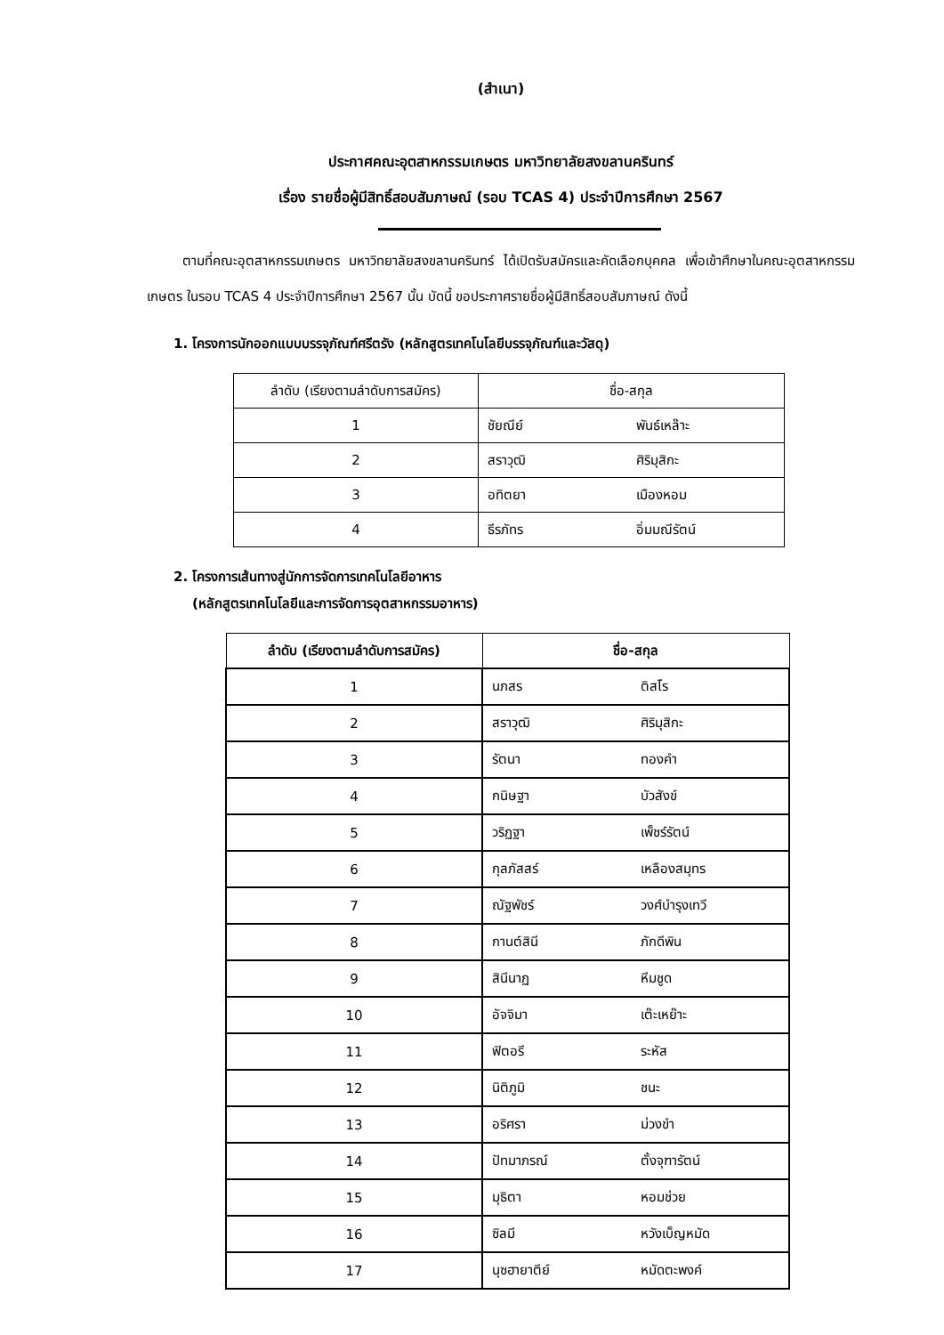(สำเนา)
ประกาศคณะอุตสาหกรรมเกษตร มหาวิทยาลัยสงขลานครินทร์
เรื่อง รายชื่อผู้มีสิทธิ์สอบสัมภาษณ์ (รอบ TCAS 4) ประจำปีการศึกษา 2567
ตามที่คณะอุตสาหกรรมเกษตร มหาวิทยาลัยสงขลานครินทร์ ได้เปิดรับสมัครและคัดเลือกบุคคล เพื่อเข้าศึกษาในคณะอุตสาหกรรมเกษตร ในรอบ TCAS 4 ประจำปีการศึกษา 2567 นั้น บัดนี้ ขอประกาศรายชื่อผู้มีสิทธิ์สอบสัมภาษณ์ ดังนี้
1. โครงการนักออกแบบบรรจุภัณฑ์ศรีตรัง (หลักสูตรเทคโนโลยีบรรจุภัณฑ์และวัสดุ)
| ลำดับ (เรียงตามลำดับการสมัคร) | ชื่อ-สกุล | |
| --- | --- | --- |
| 1 | ชัยณีย์ | พันธ์เหล๊าะ |
| 2 | สราวุฒิ | ศิริมุสิกะ |
| 3 | อทิตยา | เมืองหอม |
| 4 | ธีรภัทร | อิ่มมณีรัตน์ |
2. โครงการเส้นทางสู่นักการจัดการเทคโนโลยีอาหาร
(หลักสูตรเทคโนโลยีและการจัดการอุตสาหกรรมอาหาร)
| ลำดับ (เรียงตามลำดับการสมัคร) | ชื่อ-สกุล | |
| --- | --- | --- |
| 1 | นภสร | ติสโร |
| 2 | สราวุฒิ | ศิริมุสิกะ |
| 3 | รัตนา | ทองคำ |
| 4 | กนิษฐา | บัวสังข์ |
| 5 | วริฏฐา | เพ็ชร์รัตน์ |
| 6 | กุลภัสสร์ | เหลืองสมุทร |
| 7 | ณัฐพัชร์ | วงศ์บำรุงเทวี |
| 8 | กานต์สินี | ภักดีพิน |
| 9 | สินีนาฏ | หีมชูด |
| 10 | อัจจิมา | เต๊ะเหย๊าะ |
| 11 | ฟิตอรี | ระหัส |
| 12 | นิติภูมิ | ชนะ |
| 13 | อริศรา | ม่วงขำ |
| 14 | ปัทมาภรณ์ | ตั้งจุฑารัตน์ |
| 15 | มุธิตา | หอมช่วย |
| 16 | ซิลมี | หวังเบ็ญหมัด |
| 17 | นุซฮายาตีย์ | หมัดตะพงค์ |